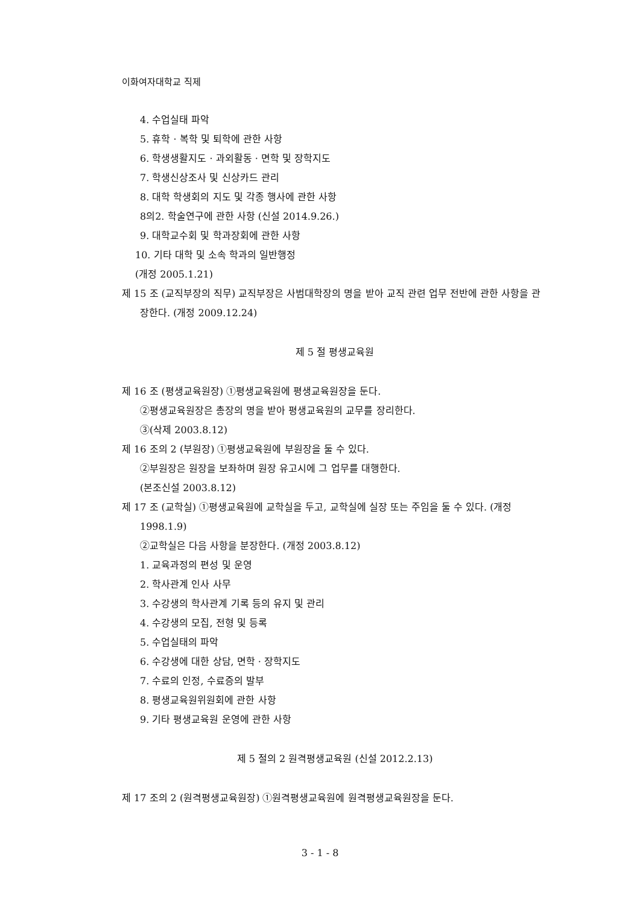이화여자대학교 직제
4. 수업실태 파악
5. 휴학 · 복학 및 퇴학에 관한 사항
6. 학생생활지도 · 과외활동 · 면학 및 장학지도
7. 학생신상조사 및 신상카드 관리
8. 대학 학생회의 지도 및 각종 행사에 관한 사항
8의2. 학술연구에 관한 사항 (신설 2014.9.26.)
9. 대학교수회 및 학과장회에 관한 사항
10. 기타 대학 및 소속 학과의 일반행정
(개정 2005.1.21)
제 15 조 (교직부장의 직무) 교직부장은 사범대학장의 명을 받아 교직 관련 업무 전반에 관한 사항을 관장한다. (개정 2009.12.24)
제 5 절 평생교육원
제 16 조 (평생교육원장) ①평생교육원에 평생교육원장을 둔다.
②평생교육원장은 총장의 명을 받아 평생교육원의 교무를 장리한다.
③(삭제 2003.8.12)
제 16 조의 2 (부원장) ①평생교육원에 부원장을 둘 수 있다.
②부원장은 원장을 보좌하며 원장 유고시에 그 업무를 대행한다.
(본조신설 2003.8.12)
제 17 조 (교학실) ①평생교육원에 교학실을 두고, 교학실에 실장 또는 주임을 둘 수 있다. (개정 1998.1.9)
②교학실은 다음 사항을 분장한다. (개정 2003.8.12)
1. 교육과정의 편성 및 운영
2. 학사관계 인사 사무
3. 수강생의 학사관계 기록 등의 유지 및 관리
4. 수강생의 모집, 전형 및 등록
5. 수업실태의 파악
6. 수강생에 대한 상담, 면학 · 장학지도
7. 수료의 인정, 수료증의 발부
8. 평생교육원위원회에 관한 사항
9. 기타 평생교육원 운영에 관한 사항
제 5 절의 2 원격평생교육원 (신설 2012.2.13)
제 17 조의 2 (원격평생교육원장) ①원격평생교육원에 원격평생교육원장을 둔다.
3 - 1 - 8